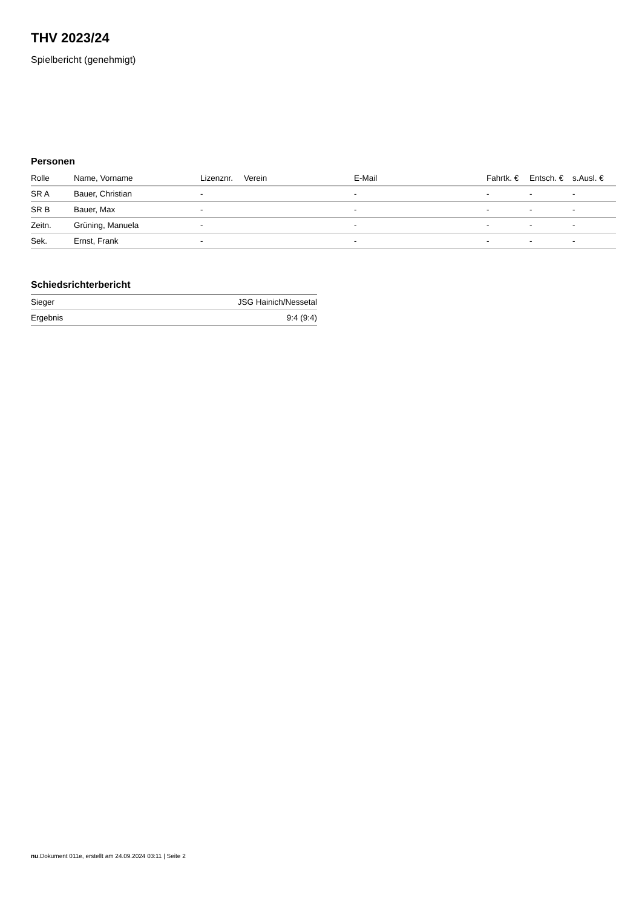THV 2023/24
Spielbericht (genehmigt)
Personen
| Rolle | Name, Vorname | Lizenznr. | Verein | E-Mail | Fahrtk. € | Entsch. € | s.Ausl. € |
| --- | --- | --- | --- | --- | --- | --- | --- |
| SR A | Bauer, Christian | - | | - | - | - | - |
| SR B | Bauer, Max | - | | - | - | - | - |
| Zeitn. | Grüning, Manuela | - | | - | - | - | - |
| Sek. | Ernst, Frank | - | | - | - | - | - |
Schiedsrichterbericht
| Sieger | JSG Hainich/Nessetal |
| Ergebnis | 9:4 (9:4) |
nu.Dokument 011e, erstellt am 24.09.2024 03:11 | Seite 2